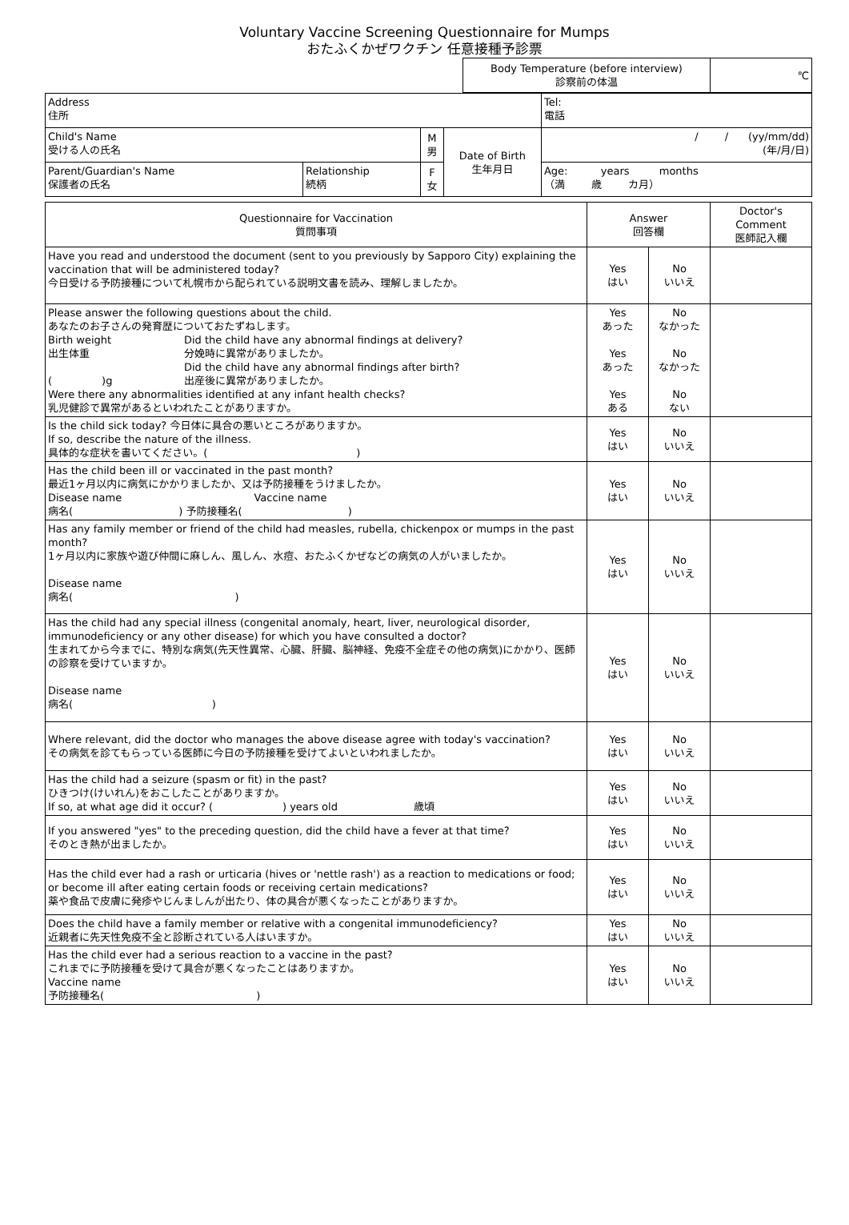Voluntary Vaccine Screening Questionnaire for Mumps
おたふくかぜワクチン 任意接種予診票
| Body Temperature (before interview) 診察前の体温 | ℃ |
| Address 住所 | | | | Tel: 電話 |
| Child's Name 受ける人の氏名 | | M 男 | Date of Birth 生年月日 | / / (yy/mm/dd) (年/月/日) |
| Parent/Guardian's Name 保護者の氏名 | Relationship 続柄 | F 女 | | Age: years months （満 歳 カ月） |
| Questionnaire for Vaccination 質問事項 | Answer 回答欄 | | Doctor's Comment 医師記入欄 |
| Have you read and understood the document (sent to you previously by Sapporo City) explaining the vaccination that will be administered today? 今日受ける予防接種について札幌市から配られている説明文書を読み、理解しましたか。 | Yes はい | No いいえ | |
| Please answer the following questions about the child. あなたのお子さんの発育歴についておたずねします。 Birth weight 出生体重 ( )g Did the child have any abnormal findings at delivery? 分娩時に異常がありましたか。 Did the child have any abnormal findings after birth? 出産後に異常がありましたか。 Were there any abnormalities identified at any infant health checks? 乳児健診で異常があるといわれたことがありますか。 | Yes あった Yes あった Yes ある | No なかった No なかった No ない | |
| Is the child sick today? 今日体に具合の悪いところがありますか。 If so, describe the nature of the illness. 具体的な症状を書いてください。( ) | Yes はい | No いいえ | |
| Has the child been ill or vaccinated in the past month? 最近1ヶ月以内に病気にかかりましたか、又は予防接種をうけましたか。 Disease name Vaccine name 病名( ) 予防接種名( ) | Yes はい | No いいえ | |
| Has any family member or friend of the child had measles, rubella, chickenpox or mumps in the past month? 1ヶ月以内に家族や遊び仲間に麻しん、風しん、水痘、おたふくかぜなどの病気の人がいましたか。 Disease name 病名( ) | Yes はい | No いいえ | |
| Has the child had any special illness (congenital anomaly, heart, liver, neurological disorder, immunodeficiency or any other disease) for which you have consulted a doctor? 生まれてから今までに、特別な病気(先天性異常、心臓、肝臓、脳神経、免疫不全症その他の病気)にかかり、医師の診察を受けていますか。 Disease name 病名( ) | Yes はい | No いいえ | |
| Where relevant, did the doctor who manages the above disease agree with today's vaccination? その病気を診てもらっている医師に今日の予防接種を受けてよいといわれましたか。 | Yes はい | No いいえ | |
| Has the child had a seizure (spasm or fit) in the past? ひきつけ(けいれん)をおこしたことがありますか。 If so, at what age did it occur? ( ) years old 歳頃 | Yes はい | No いいえ | |
| If you answered "yes" to the preceding question, did the child have a fever at that time? そのとき熱が出ましたか。 | Yes はい | No いいえ | |
| Has the child ever had a rash or urticaria (hives or 'nettle rash') as a reaction to medications or food; or become ill after eating certain foods or receiving certain medications? 薬や食品で皮膚に発疹やじんましんが出たり、体の具合が悪くなったことがありますか。 | Yes はい | No いいえ | |
| Does the child have a family member or relative with a congenital immunodeficiency? 近親者に先天性免疫不全と診断されている人はいますか。 | Yes はい | No いいえ | |
| Has the child ever had a serious reaction to a vaccine in the past? これまでに予防接種を受けて具合が悪くなったことはありますか。 Vaccine name 予防接種名( ) | Yes はい | No いいえ | |